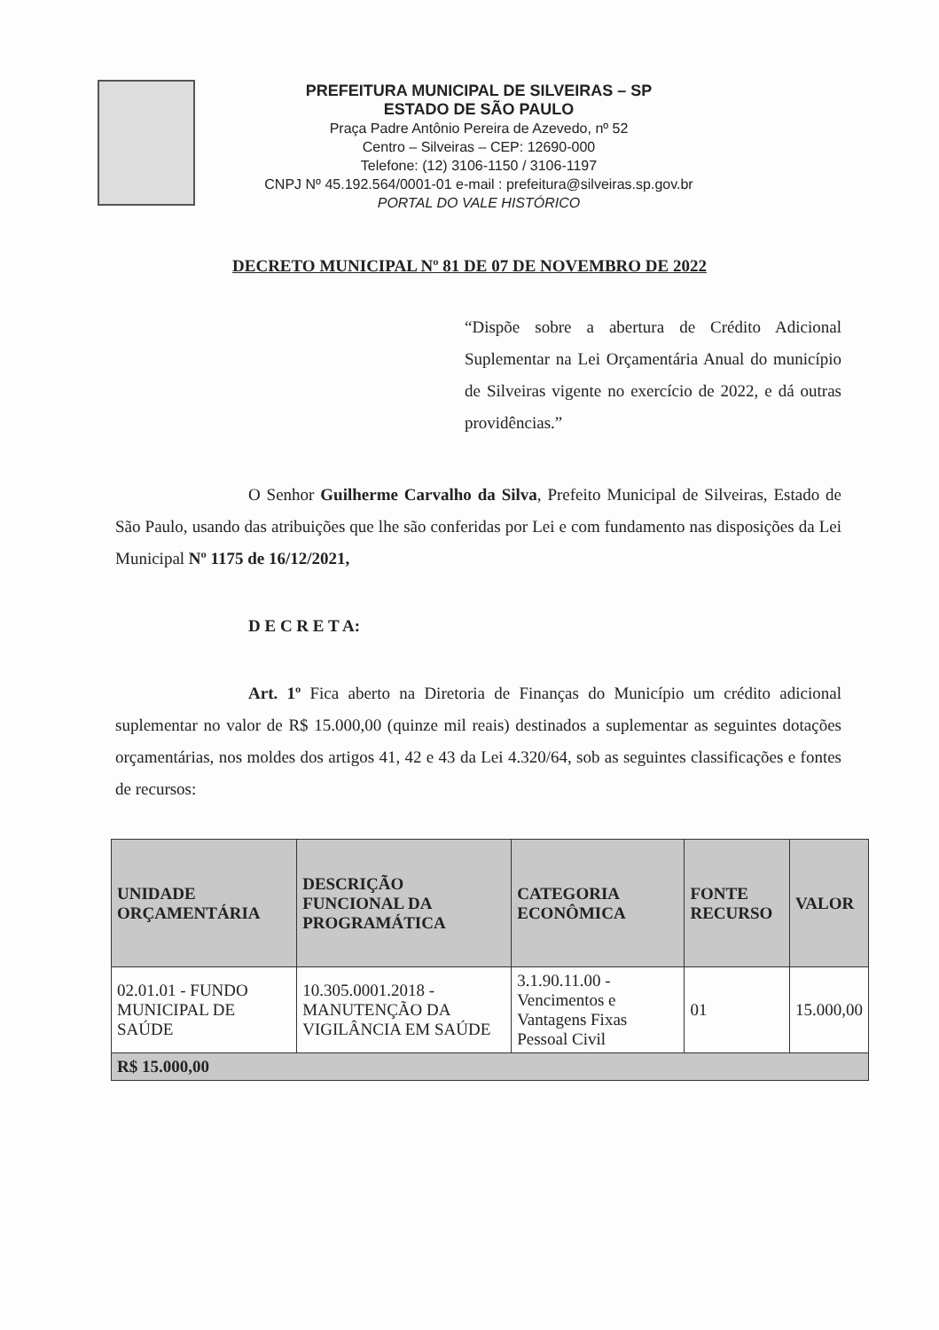PREFEITURA MUNICIPAL DE SILVEIRAS – SP
ESTADO DE SÃO PAULO
Praça Padre Antônio Pereira de Azevedo, nº 52
Centro – Silveiras – CEP: 12690-000
Telefone: (12) 3106-1150 / 3106-1197
CNPJ Nº 45.192.564/0001-01 e-mail : prefeitura@silveiras.sp.gov.br
PORTAL DO VALE HISTÓRICO
DECRETO MUNICIPAL Nº 81 DE 07 DE NOVEMBRO DE 2022
“Dispõe sobre a abertura de Crédito Adicional Suplementar na Lei Orçamentária Anual do município de Silveiras vigente no exercício de 2022, e dá outras providências.”
O Senhor Guilherme Carvalho da Silva, Prefeito Municipal de Silveiras, Estado de São Paulo, usando das atribuições que lhe são conferidas por Lei e com fundamento nas disposições da Lei Municipal Nº 1175 de 16/12/2021,
D E C R E T A:
Art. 1º Fica aberto na Diretoria de Finanças do Município um crédito adicional suplementar no valor de R$ 15.000,00 (quinze mil reais) destinados a suplementar as seguintes dotações orçamentárias, nos moldes dos artigos 41, 42 e 43 da Lei 4.320/64, sob as seguintes classificações e fontes de recursos:
| UNIDADE ORÇAMENTÁRIA | DESCRIÇÃO FUNCIONAL DA PROGRAMÁTICA | CATEGORIA ECONÔMICA | FONTE RECURSO | VALOR |
| --- | --- | --- | --- | --- |
| 02.01.01 - FUNDO MUNICIPAL DE SAÚDE | 10.305.0001.2018 - MANUTENÇÃO DA VIGILÂNCIA EM SAÚDE | 3.1.90.11.00 - Vencimentos e Vantagens Fixas Pessoal Civil | 01 | 15.000,00 |
| R$ 15.000,00 | | | | |